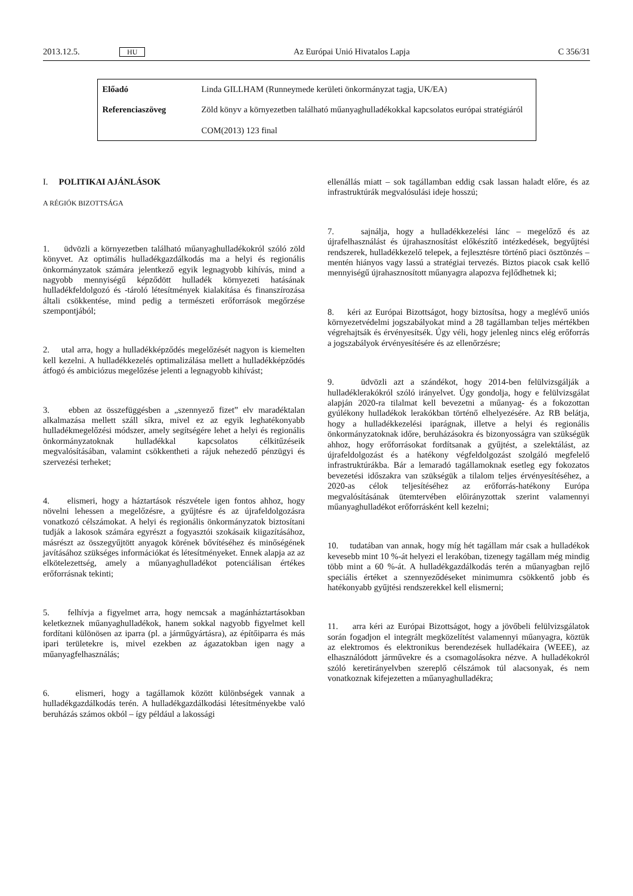2013.12.5. HU Az Európai Unió Hivatalos Lapja C 356/31
| Előadó | Linda GILLHAM (Runneymede kerületi önkormányzat tagja, UK/EA) |
| Referenciaszöveg | Zöld könyv a környezetben található műanyaghulladékokkal kapcsolatos európai stratégiáról COM(2013) 123 final |
I. POLITIKAI AJÁNLÁSOK
A RÉGIÓK BIZOTTSÁGA
1. üdvözli a környezetben található műanyaghulladékokról szóló zöld könyvet. Az optimális hulladékgazdálkodás ma a helyi és regionális önkormányzatok számára jelentkező egyik legnagyobb kihívás, mind a nagyobb mennyiségű képződött hulladék környezeti hatásának hulladékfeldolgozó és -tároló létesítmények kialakítása és finanszírozása általi csökkentése, mind pedig a természeti erőforrások megőrzése szempontjából;
2. utal arra, hogy a hulladékképződés megelőzését nagyon is kiemelten kell kezelni. A hulladékkezelés optimalizálása mellett a hulladékképződés átfogó és ambiciózus megelőzése jelenti a legnagyobb kihívást;
3. ebben az összefüggésben a „szennyező fizet” elv maradéktalan alkalmazása mellett száll síkra, mivel ez az egyik leghatékonyabb hulladékmegelőzési módszer, amely segítségére lehet a helyi és regionális önkormányzatoknak hulladékkal kapcsolatos célkitűzéseik megvalósításában, valamint csökkentheti a rájuk nehezedő pénzügyi és szervezési terheket;
4. elismeri, hogy a háztartások részvétele igen fontos ahhoz, hogy növelni lehessen a megelőzésre, a gyűjtésre és az újrafeldolgozásra vonatkozó célszámokat. A helyi és regionális önkormányzatok biztosítani tudják a lakosok számára egyrészt a fogyasztói szokásaik kiigazításához, másrészt az összegyűjtött anyagok körének bővítéséhez és minőségének javításához szükséges információkat és létesítményeket. Ennek alapja az az elkötelezettség, amely a műanyaghulladékot potenciálisan értékes erőforrásnak tekinti;
5. felhívja a figyelmet arra, hogy nemcsak a magánháztartásokban keletkeznek műanyaghulladékok, hanem sokkal nagyobb figyelmet kell fordítani különösen az iparra (pl. a járműgyártásra), az építőiparra és más ipari területekre is, mivel ezekben az ágazatokban igen nagy a műanyagfelhasználás;
6. elismeri, hogy a tagállamok között különbségek vannak a hulladékgazdálkodás terén. A hulladékgazdálkodási létesítményekbe való beruházás számos okból – így például a lakossági
ellenállás miatt – sok tagállamban eddig csak lassan haladt előre, és az infrastruktúrák megvalósulási ideje hosszú;
7. sajnálja, hogy a hulladékkezelési lánc – megelőző és az újrafelhasználást és újrahasznosítást előkészítő intézkedések, begyűjtési rendszerek, hulladékkezelő telepek, a fejlesztésre történő piaci ösztönzés – mentén hiányos vagy lassú a stratégiai tervezés. Biztos piacok csak kellő mennyiségű újrahasznosított műanyagra alapozva fejlődhetnek ki;
8. kéri az Európai Bizottságot, hogy biztosítsa, hogy a meglévő uniós környezetvédelmi jogszabályokat mind a 28 tagállamban teljes mértékben végrehajtsák és érvényesítsék. Úgy véli, hogy jelenleg nincs elég erőforrás a jogszabályok érvényesítésére és az ellenőrzésre;
9. üdvözli azt a szándékot, hogy 2014-ben felülvizsgálják a hulladéklerakókról szóló irányelvet. Úgy gondolja, hogy e felülvizsgálat alapján 2020-ra tilalmat kell bevezetni a műanyag- és a fokozottan gyúlékony hulladékok lerakókban történő elhelyezésére. Az RB belátja, hogy a hulladékkezelési iparágnak, illetve a helyi és regionális önkormányzatoknak időre, beruházásokra és bizonyosságra van szükségük ahhoz, hogy erőforrásokat fordítsanak a gyűjtést, a szelektálást, az újrafeldolgozást és a hatékony végfeldolgozást szolgáló megfelelő infrastruktúrákba. Bár a lemaradó tagállamoknak esetleg egy fokozatos bevezetési időszakra van szükségük a tilalom teljes érvényesítéséhez, a 2020-as célok teljesítéséhez az erőforrás-hatékony Európa megvalósításának ütemtervében előirányzottak szerint valamennyi műanyaghulladékot erőforrásként kell kezelni;
10. tudatában van annak, hogy míg hét tagállam már csak a hulladékok kevesebb mint 10 %-át helyezi el lerakóban, tizenegy tagállam még mindig több mint a 60 %-át. A hulladékgazdálkodás terén a műanyagban rejlő speciális értéket a szennyeződéseket minimumra csökkentő jobb és hatékonyabb gyűjtési rendszerekkel kell elismerni;
11. arra kéri az Európai Bizottságot, hogy a jövőbeli felülvizsgálatok során fogadjon el integrált megközelítést valamennyi műanyagra, köztük az elektromos és elektronikus berendezések hulladékaira (WEEE), az elhasználódott járművekre és a csomagolásokra nézve. A hulladékokról szóló keretirányelvben szereplő célszámok túl alacsonyak, és nem vonatkoznak kifejezetten a műanyaghulladékra;